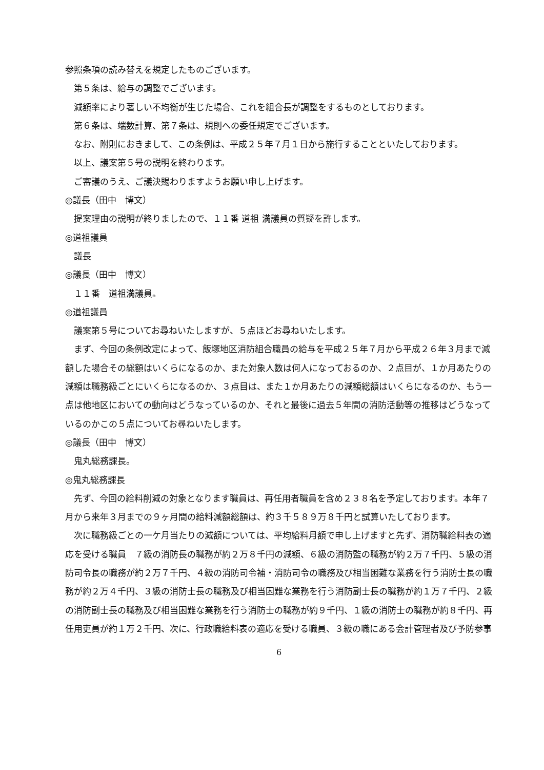参照条項の読み替えを規定したものございます。
第５条は、給与の調整でございます。
減額率により著しい不均衡が生じた場合、これを組合長が調整をするものとしております。
第６条は、端数計算、第７条は、規則への委任規定でございます。
なお、附則におきまして、この条例は、平成２５年７月１日から施行することといたしております。
以上、議案第５号の説明を終わります。
ご審議のうえ、ご議決賜わりますようお願い申し上げます。
◎議長（田中　博文）
提案理由の説明が終りましたので、１１番 道祖 満議員の質疑を許します。
◎道祖議員
議長
◎議長（田中　博文）
１１番　道祖満議員。
◎道祖議員
議案第５号についてお尋ねいたしますが、５点ほどお尋ねいたします。
まず、今回の条例改定によって、飯塚地区消防組合職員の給与を平成２５年７月から平成２６年３月まで減額した場合その総額はいくらになるのか、また対象人数は何人になっておるのか、２点目が、１か月あたりの減額は職務級ごとにいくらになるのか、３点目は、また１か月あたりの減額総額はいくらになるのか、もう一点は他地区においての動向はどうなっているのか、それと最後に過去５年間の消防活動等の推移はどうなっているのかこの５点についてお尋ねいたします。
◎議長（田中　博文）
鬼丸総務課長。
◎鬼丸総務課長
先ず、今回の給料削減の対象となります職員は、再任用者職員を含め２３８名を予定しております。本年７月から来年３月までの９ヶ月間の給料減額総額は、約３千５８９万８千円と試算いたしております。
次に職務級ごとの一ケ月当たりの減額については、平均給料月額で申し上げますと先ず、消防職給料表の適応を受ける職員　７級の消防長の職務が約２万８千円の減額、６級の消防監の職務が約２万７千円、５級の消防司令長の職務が約２万７千円、４級の消防司令補・消防司令の職務及び相当困難な業務を行う消防士長の職務が約２万４千円、３級の消防士長の職務及び相当困難な業務を行う消防副士長の職務が約１万７千円、２級の消防副士長の職務及び相当困難な業務を行う消防士の職務が約９千円、１級の消防士の職務が約８千円、再任用吏員が約１万２千円、次に、行政職給料表の適応を受ける職員、３級の職にある会計管理者及び予防参事
6